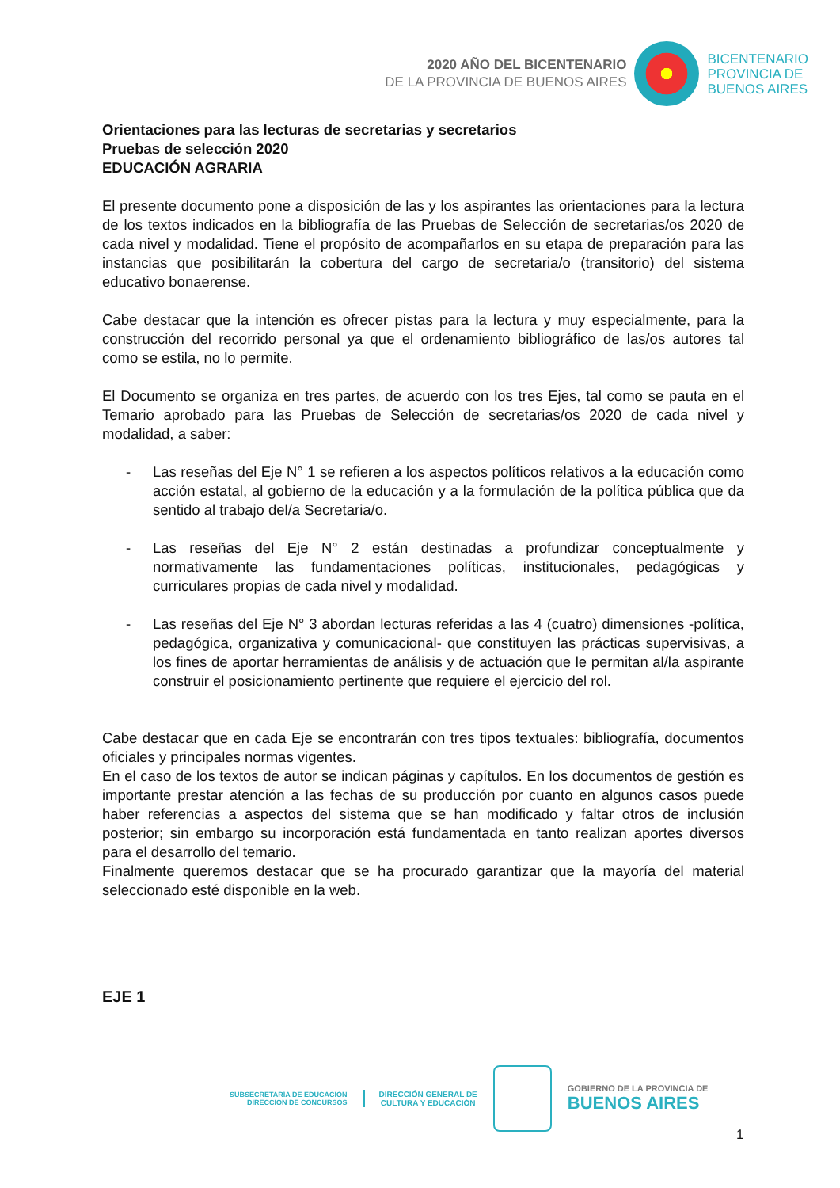2020 AÑO DEL BICENTENARIO
DE LA PROVINCIA DE BUENOS AIRES
BICENTENARIO
PROVINCIA DE
BUENOS AIRES
Orientaciones para las lecturas de secretarias y secretarios
Pruebas de selección 2020
EDUCACIÓN AGRARIA
El presente documento pone a disposición de las y los aspirantes las orientaciones para la lectura de los textos indicados en la bibliografía de las Pruebas de Selección de secretarias/os 2020 de cada nivel y modalidad. Tiene el propósito de acompañarlos en su etapa de preparación para las instancias que posibilitarán la cobertura del cargo de secretaria/o (transitorio) del sistema educativo bonaerense.
Cabe destacar que la intención es ofrecer pistas para la lectura y muy especialmente, para la construcción del recorrido personal ya que el ordenamiento bibliográfico de las/os autores tal como se estila, no lo permite.
El Documento se organiza en tres partes, de acuerdo con los tres Ejes, tal como se pauta en el Temario aprobado para las Pruebas de Selección de secretarias/os 2020 de cada nivel y modalidad, a saber:
- Las reseñas del Eje N° 1 se refieren a los aspectos políticos relativos a la educación como acción estatal, al gobierno de la educación y a la formulación de la política pública que da sentido al trabajo del/a Secretaria/o.
- Las reseñas del Eje N° 2 están destinadas a profundizar conceptualmente y normativamente las fundamentaciones políticas, institucionales, pedagógicas y curriculares propias de cada nivel y modalidad.
- Las reseñas del Eje N° 3 abordan lecturas referidas a las 4 (cuatro) dimensiones -política, pedagógica, organizativa y comunicacional- que constituyen las prácticas supervisivas, a los fines de aportar herramientas de análisis y de actuación que le permitan al/la aspirante construir el posicionamiento pertinente que requiere el ejercicio del rol.
Cabe destacar que en cada Eje se encontrarán con tres tipos textuales: bibliografía, documentos oficiales y principales normas vigentes.
En el caso de los textos de autor se indican páginas y capítulos. En los documentos de gestión es importante prestar atención a las fechas de su producción por cuanto en algunos casos puede haber referencias a aspectos del sistema que se han modificado y faltar otros de inclusión posterior; sin embargo su incorporación está fundamentada en tanto realizan aportes diversos para el desarrollo del temario.
Finalmente queremos destacar que se ha procurado garantizar que la mayoría del material seleccionado esté disponible en la web.
EJE 1
SUBSECRETARÍA DE EDUCACIÓN
DIRECCIÓN DE CONCURSOS
DIRECCIÓN GENERAL DE
CULTURA Y EDUCACIÓN
GOBIERNO DE LA PROVINCIA DE
BUENOS AIRES
1